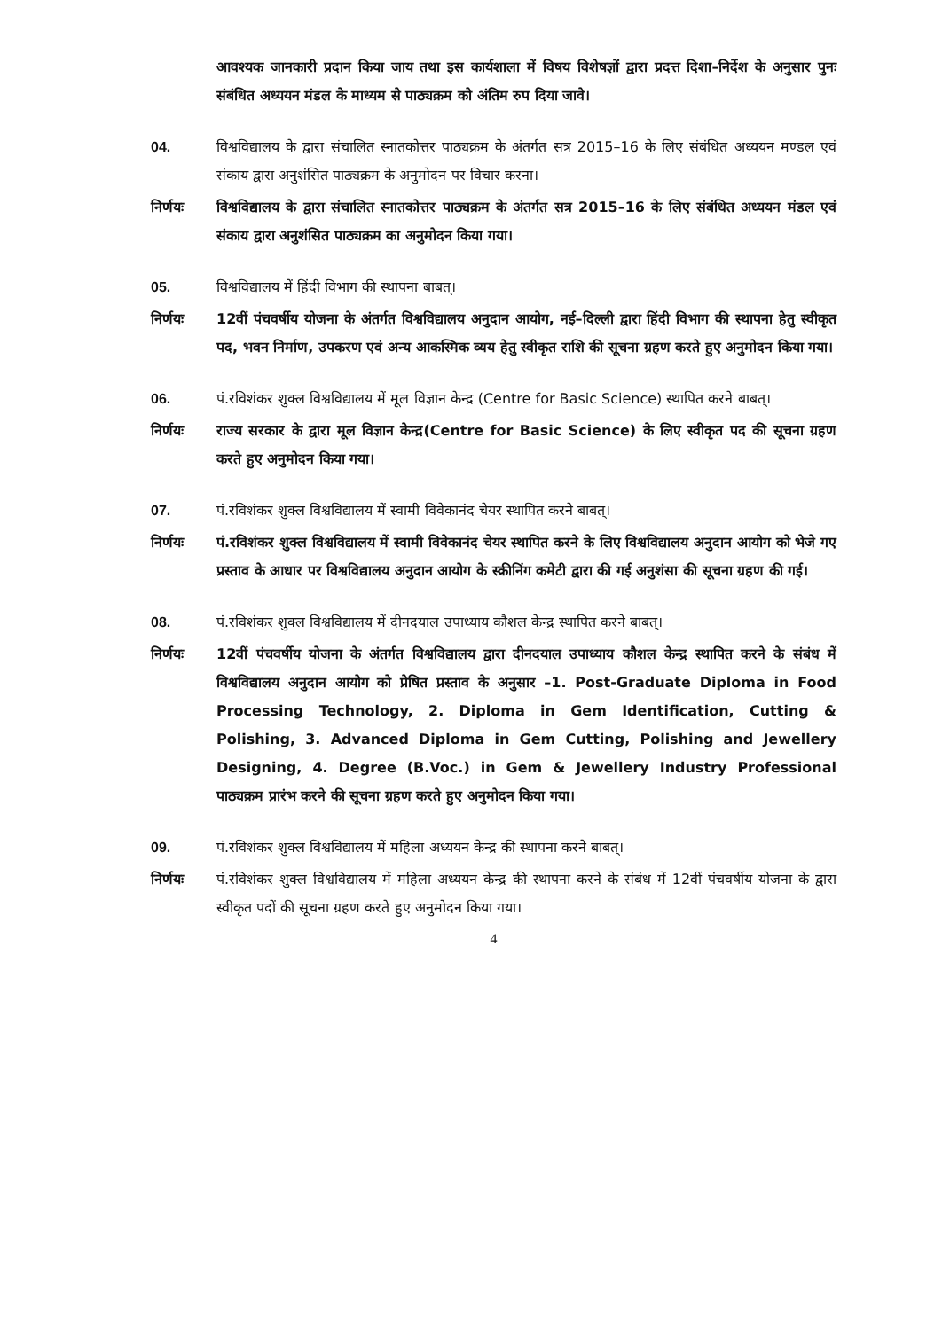आवश्यक जानकारी प्रदान किया जाय तथा इस कार्यशाला में विषय विशेषज्ञों द्वारा प्रदत्त दिशा–निर्देश के अनुसार पुनः संबंधित अध्ययन मंडल के माध्यम से पाठ्यक्रम को अंतिम रुप दिया जावे।
04. विश्वविद्यालय के द्वारा संचालित स्नातकोत्तर पाठ्यक्रम के अंतर्गत सत्र 2015–16 के लिए संबंधित अध्ययन मण्डल एवं संकाय द्वारा अनुशंसित पाठ्यक्रम के अनुमोदन पर विचार करना।
निर्णयः विश्वविद्यालय के द्वारा संचालित स्नातकोत्तर पाठ्यक्रम के अंतर्गत सत्र 2015–16 के लिए संबंधित अध्ययन मंडल एवं संकाय द्वारा अनुशंसित पाठ्यक्रम का अनुमोदन किया गया।
05. विश्वविद्यालय में हिंदी विभाग की स्थापना बाबत्।
निर्णयः 12वीं पंचवर्षीय योजना के अंतर्गत विश्वविद्यालय अनुदान आयोग, नई–दिल्ली द्वारा हिंदी विभाग की स्थापना हेतु स्वीकृत पद, भवन निर्माण, उपकरण एवं अन्य आकस्मिक व्यय हेतु स्वीकृत राशि की सूचना ग्रहण करते हुए अनुमोदन किया गया।
06. पं.रविशंकर शुक्ल विश्वविद्यालय में मूल विज्ञान केन्द्र (Centre for Basic Science) स्थापित करने बाबत्।
निर्णयः राज्य सरकार के द्वारा मूल विज्ञान केन्द्र(Centre for Basic Science) के लिए स्वीकृत पद की सूचना ग्रहण करते हुए अनुमोदन किया गया।
07. पं.रविशंकर शुक्ल विश्वविद्यालय में स्वामी विवेकानंद चेयर स्थापित करने बाबत्।
निर्णयः पं.रविशंकर शुक्ल विश्वविद्यालय में स्वामी विवेकानंद चेयर स्थापित करने के लिए विश्वविद्यालय अनुदान आयोग को भेजे गए प्रस्ताव के आधार पर विश्वविद्यालय अनुदान आयोग के स्क्रीनिंग कमेटी द्वारा की गई अनुशंसा की सूचना ग्रहण की गई।
08. पं.रविशंकर शुक्ल विश्वविद्यालय में दीनदयाल उपाध्याय कौशल केन्द्र स्थापित करने बाबत्।
निर्णयः 12वीं पंचवर्षीय योजना के अंतर्गत विश्वविद्यालय द्वारा दीनदयाल उपाध्याय कौशल केन्द्र स्थापित करने के संबंध में विश्वविद्यालय अनुदान आयोग को प्रेषित प्रस्ताव के अनुसार –1. Post-Graduate Diploma in Food Processing Technology, 2. Diploma in Gem Identification, Cutting & Polishing, 3. Advanced Diploma in Gem Cutting, Polishing and Jewellery Designing, 4. Degree (B.Voc.) in Gem & Jewellery Industry Professional पाठ्यक्रम प्रारंभ करने की सूचना ग्रहण करते हुए अनुमोदन किया गया।
09. पं.रविशंकर शुक्ल विश्वविद्यालय में महिला अध्ययन केन्द्र की स्थापना करने बाबत्।
निर्णयः पं.रविशंकर शुक्ल विश्वविद्यालय में महिला अध्ययन केन्द्र की स्थापना करने के संबंध में 12वीं पंचवर्षीय योजना के द्वारा स्वीकृत पदों की सूचना ग्रहण करते हुए अनुमोदन किया गया।
4